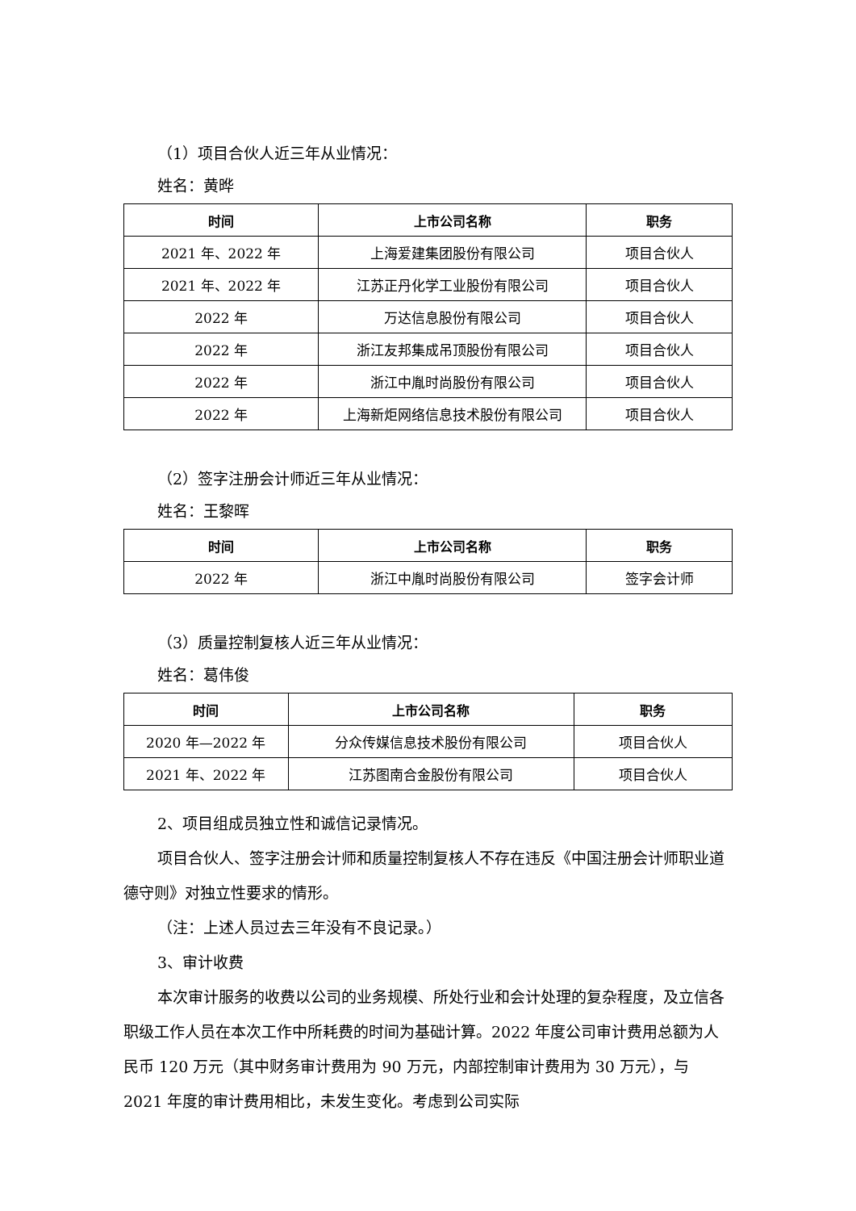（1）项目合伙人近三年从业情况：
姓名：黄晔
| 时间 | 上市公司名称 | 职务 |
| --- | --- | --- |
| 2021 年、2022 年 | 上海爱建集团股份有限公司 | 项目合伙人 |
| 2021 年、2022 年 | 江苏正丹化学工业股份有限公司 | 项目合伙人 |
| 2022 年 | 万达信息股份有限公司 | 项目合伙人 |
| 2022 年 | 浙江友邦集成吊顶股份有限公司 | 项目合伙人 |
| 2022 年 | 浙江中胤时尚股份有限公司 | 项目合伙人 |
| 2022 年 | 上海新炬网络信息技术股份有限公司 | 项目合伙人 |
（2）签字注册会计师近三年从业情况：
姓名：王黎晖
| 时间 | 上市公司名称 | 职务 |
| --- | --- | --- |
| 2022 年 | 浙江中胤时尚股份有限公司 | 签字会计师 |
（3）质量控制复核人近三年从业情况：
姓名：葛伟俊
| 时间 | 上市公司名称 | 职务 |
| --- | --- | --- |
| 2020 年—2022 年 | 分众传媒信息技术股份有限公司 | 项目合伙人 |
| 2021 年、2022 年 | 江苏图南合金股份有限公司 | 项目合伙人 |
2、项目组成员独立性和诚信记录情况。
项目合伙人、签字注册会计师和质量控制复核人不存在违反《中国注册会计师职业道德守则》对独立性要求的情形。
（注：上述人员过去三年没有不良记录。）
3、审计收费
本次审计服务的收费以公司的业务规模、所处行业和会计处理的复杂程度，及立信各职级工作人员在本次工作中所耗费的时间为基础计算。2022 年度公司审计费用总额为人民币 120 万元（其中财务审计费用为 90 万元，内部控制审计费用为 30 万元），与 2021 年度的审计费用相比，未发生变化。考虑到公司实际